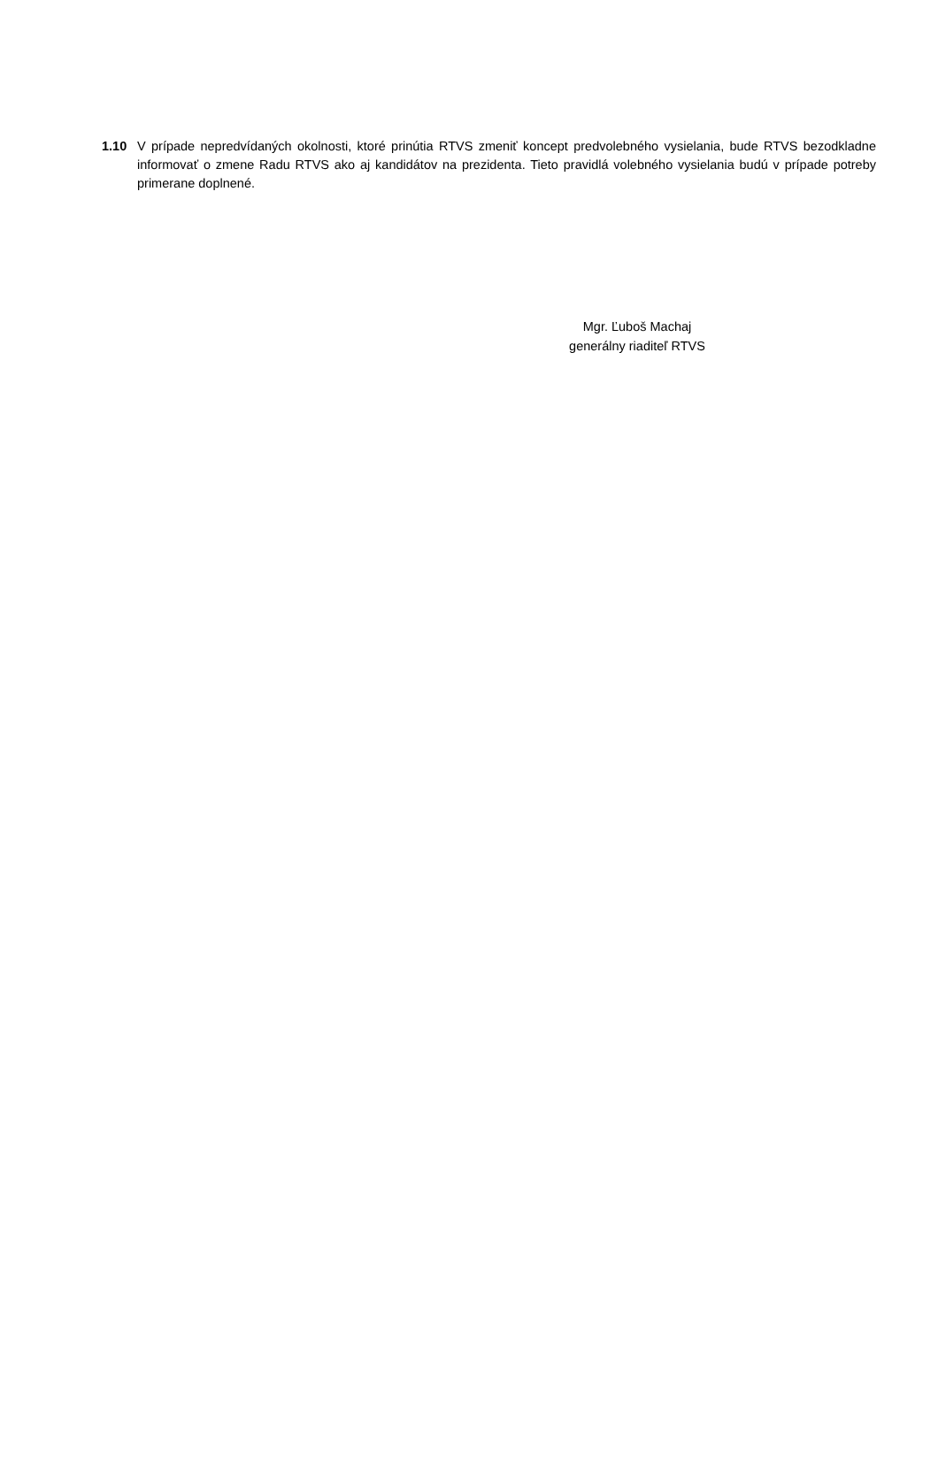1.10 V prípade nepredvídaných okolnosti, ktoré prinútia RTVS zmeniť koncept predvolebného vysielania, bude RTVS bezodkladne informovať o zmene Radu RTVS ako aj kandidátov na prezidenta. Tieto pravidlá volebného vysielania budú v prípade potreby primerane doplnené.
Mgr. Ľuboš Machaj
generálny riaditeľ RTVS